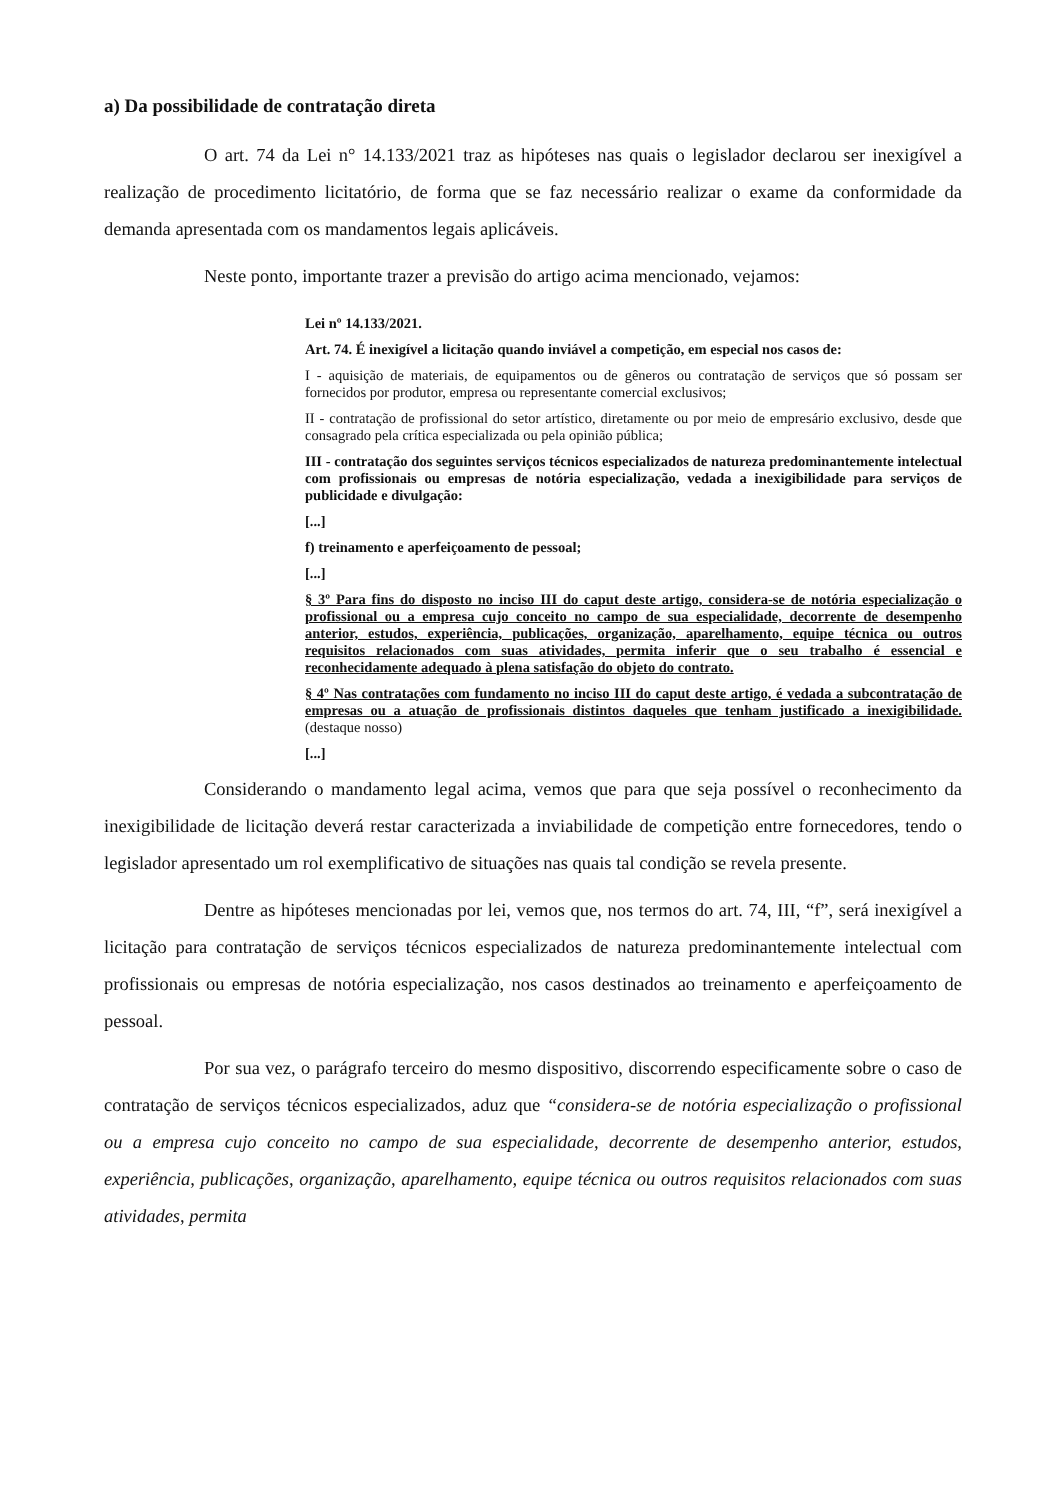a) Da possibilidade de contratação direta
O art. 74 da Lei n° 14.133/2021 traz as hipóteses nas quais o legislador declarou ser inexigível a realização de procedimento licitatório, de forma que se faz necessário realizar o exame da conformidade da demanda apresentada com os mandamentos legais aplicáveis.
Neste ponto, importante trazer a previsão do artigo acima mencionado, vejamos:
Lei nº 14.133/2021.
Art. 74. É inexigível a licitação quando inviável a competição, em especial nos casos de:
I - aquisição de materiais, de equipamentos ou de gêneros ou contratação de serviços que só possam ser fornecidos por produtor, empresa ou representante comercial exclusivos;
II - contratação de profissional do setor artístico, diretamente ou por meio de empresário exclusivo, desde que consagrado pela crítica especializada ou pela opinião pública;
III - contratação dos seguintes serviços técnicos especializados de natureza predominantemente intelectual com profissionais ou empresas de notória especialização, vedada a inexigibilidade para serviços de publicidade e divulgação:
[...]
f) treinamento e aperfeiçoamento de pessoal;
[...]
§ 3º Para fins do disposto no inciso III do caput deste artigo, considera-se de notória especialização o profissional ou a empresa cujo conceito no campo de sua especialidade, decorrente de desempenho anterior, estudos, experiência, publicações, organização, aparelhamento, equipe técnica ou outros requisitos relacionados com suas atividades, permita inferir que o seu trabalho é essencial e reconhecidamente adequado à plena satisfação do objeto do contrato.
§ 4º Nas contratações com fundamento no inciso III do caput deste artigo, é vedada a subcontratação de empresas ou a atuação de profissionais distintos daqueles que tenham justificado a inexigibilidade. (destaque nosso)
[...]
Considerando o mandamento legal acima, vemos que para que seja possível o reconhecimento da inexigibilidade de licitação deverá restar caracterizada a inviabilidade de competição entre fornecedores, tendo o legislador apresentado um rol exemplificativo de situações nas quais tal condição se revela presente.
Dentre as hipóteses mencionadas por lei, vemos que, nos termos do art. 74, III, “f”, será inexigível a licitação para contratação de serviços técnicos especializados de natureza predominantemente intelectual com profissionais ou empresas de notória especialização, nos casos destinados ao treinamento e aperfeiçoamento de pessoal.
Por sua vez, o parágrafo terceiro do mesmo dispositivo, discorrendo especificamente sobre o caso de contratação de serviços técnicos especializados, aduz que “considera-se de notória especialização o profissional ou a empresa cujo conceito no campo de sua especialidade, decorrente de desempenho anterior, estudos, experiência, publicações, organização, aparelhamento, equipe técnica ou outros requisitos relacionados com suas atividades, permita